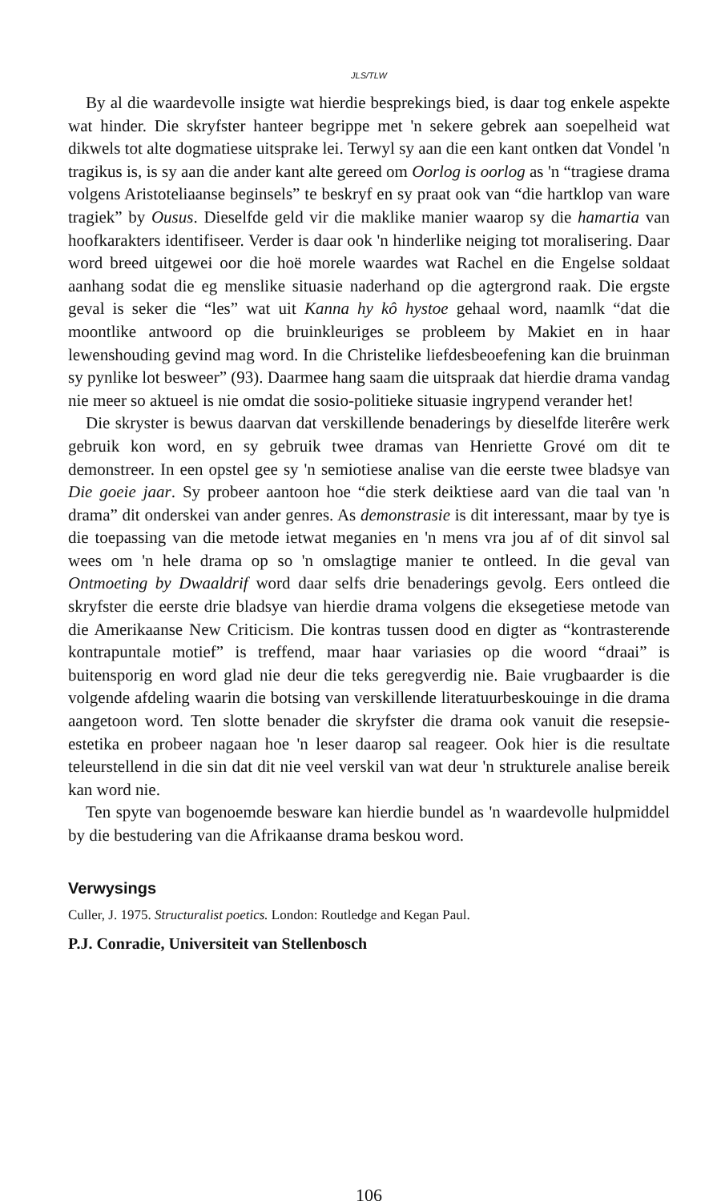JLS/TLW
By al die waardevolle insigte wat hierdie besprekings bied, is daar tog enkele aspekte wat hinder. Die skryfster hanteer begrippe met 'n sekere gebrek aan soepelheid wat dikwels tot alte dogmatiese uitsprake lei. Terwyl sy aan die een kant ontken dat Vondel 'n tragikus is, is sy aan die ander kant alte gereed om Oorlog is oorlog as 'n “tragiese drama volgens Aristoteliaanse beginsels” te beskryf en sy praat ook van “die hartklop van ware tragiek” by Ousus. Dieselfde geld vir die maklike manier waarop sy die hamartia van hoofkarakters identifiseer. Verder is daar ook 'n hinderlike neiging tot moralisering. Daar word breed uitgewei oor die hoë morele waardes wat Rachel en die Engelse soldaat aanhang sodat die eg menslike situasie naderhand op die agtergrond raak. Die ergste geval is seker die “les” wat uit Kanna hy kô hystoe gehaal word, naamlk “dat die moontlike antwoord op die bruinkleuriges se probleem by Makiet en in haar lewenshouding gevind mag word. In die Christelike liefdesbeoefening kan die bruinman sy pynlike lot besweer” (93). Daarmee hang saam die uitspraak dat hierdie drama vandag nie meer so aktueel is nie omdat die sosio-politieke situasie ingrypend verander het!
Die skryster is bewus daarvan dat verskillende benaderings by dieselfde literêre werk gebruik kon word, en sy gebruik twee dramas van Henriette Grové om dit te demonstreer. In een opstel gee sy 'n semiotiese analise van die eerste twee bladsye van Die goeie jaar. Sy probeer aantoon hoe “die sterk deiktiese aard van die taal van 'n drama” dit onderskei van ander genres. As demonstrasie is dit interessant, maar by tye is die toepassing van die metode ietwat meganies en 'n mens vra jou af of dit sinvol sal wees om 'n hele drama op so 'n omslagtige manier te ontleed. In die geval van Ontmoeting by Dwaaldrif word daar selfs drie benaderings gevolg. Eers ontleed die skryfster die eerste drie bladsye van hierdie drama volgens die eksegetiese metode van die Amerikaanse New Criticism. Die kontras tussen dood en digter as “kontrasterende kontrapuntale motief” is treffend, maar haar variasies op die woord “draai” is buitensporig en word glad nie deur die teks geregverdig nie. Baie vrugbaarder is die volgende afdeling waarin die botsing van verskillende literatuurbeskouinge in die drama aangetoon word. Ten slotte benader die skryfster die drama ook vanuit die resepsie-estetika en probeer nagaan hoe 'n leser daarop sal reageer. Ook hier is die resultate teleurstellend in die sin dat dit nie veel verskil van wat deur 'n strukturele analise bereik kan word nie.
Ten spyte van bogenoemde besware kan hierdie bundel as 'n waardevolle hulpmiddel by die bestudering van die Afrikaanse drama beskou word.
Verwysings
Culler, J. 1975. Structuralist poetics. London: Routledge and Kegan Paul.
P.J. Conradie, Universiteit van Stellenbosch
106